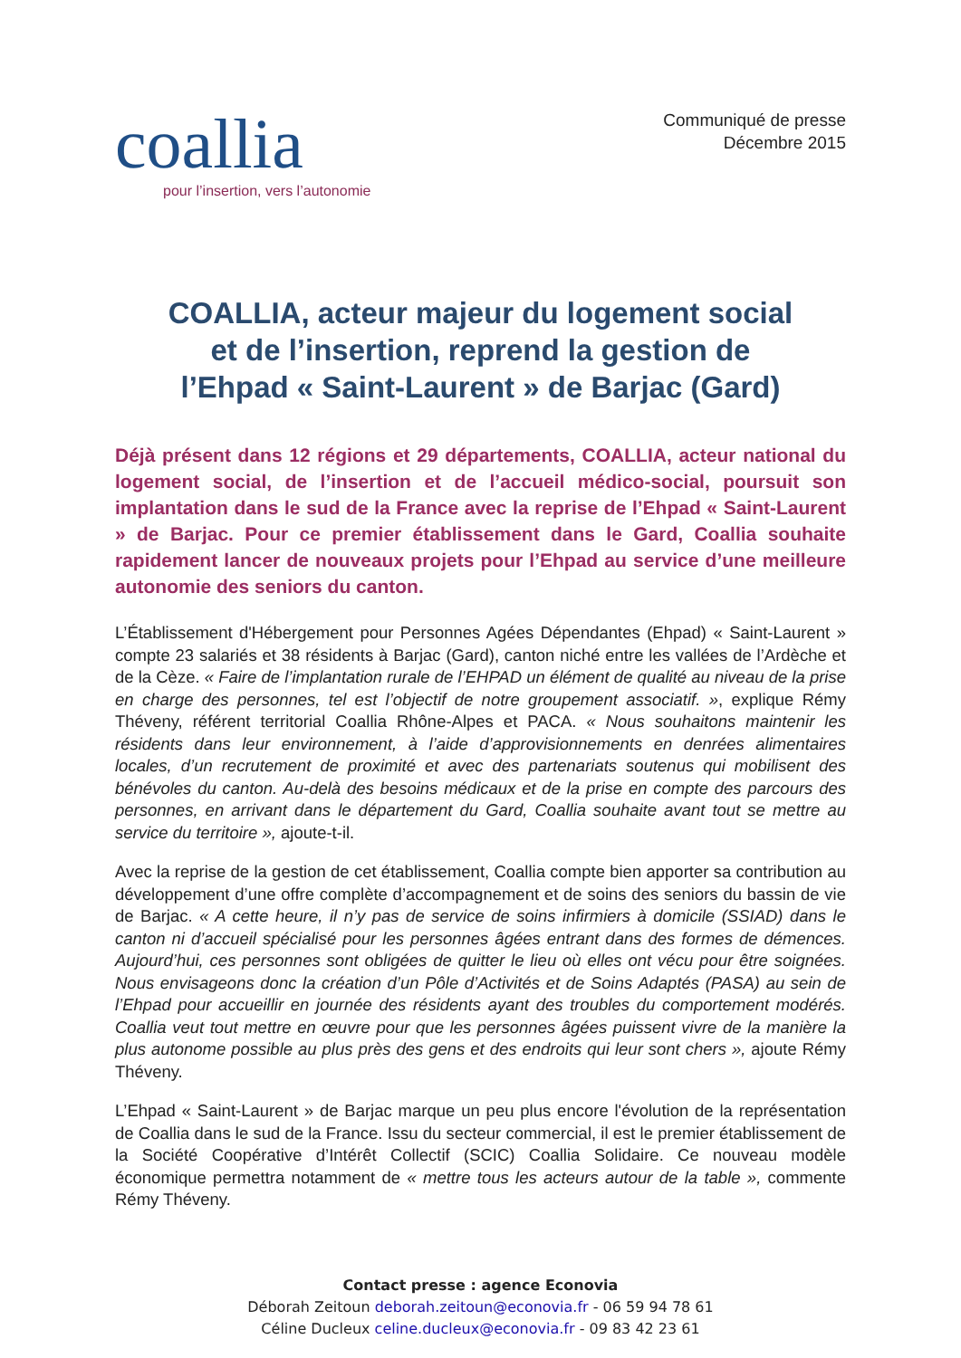coallia
pour l’insertion, vers l’autonomie
Communiqué de presse
Décembre 2015
COALLIA, acteur majeur du logement social
et de l’insertion, reprend la gestion de
l’Ehpad « Saint-Laurent » de Barjac (Gard)
Déjà présent dans 12 régions et 29 départements, COALLIA, acteur national du logement social, de l’insertion et de l’accueil médico-social, poursuit son implantation dans le sud de la France avec la reprise de l’Ehpad « Saint-Laurent » de Barjac. Pour ce premier établissement dans le Gard, Coallia souhaite rapidement lancer de nouveaux projets pour l’Ehpad au service d’une meilleure autonomie des seniors du canton.
L’Établissement d'Hébergement pour Personnes Agées Dépendantes (Ehpad) « Saint-Laurent » compte 23 salariés et 38 résidents à Barjac (Gard), canton niché entre les vallées de l’Ardèche et de la Cèze. « Faire de l’implantation rurale de l’EHPAD un élément de qualité au niveau de la prise en charge des personnes, tel est l’objectif de notre groupement associatif. », explique Rémy Théveny, référent territorial Coallia Rhône-Alpes et PACA. « Nous souhaitons maintenir les résidents dans leur environnement, à l’aide d’approvisionnements en denrées alimentaires locales, d’un recrutement de proximité et avec des partenariats soutenus qui mobilisent des bénévoles du canton. Au-delà des besoins médicaux et de la prise en compte des parcours des personnes, en arrivant dans le département du Gard, Coallia souhaite avant tout se mettre au service du territoire », ajoute-t-il.
Avec la reprise de la gestion de cet établissement, Coallia compte bien apporter sa contribution au développement d’une offre complète d’accompagnement et de soins des seniors du bassin de vie de Barjac. « A cette heure, il n’y pas de service de soins infirmiers à domicile (SSIAD) dans le canton ni d’accueil spécialisé pour les personnes âgées entrant dans des formes de démences. Aujourd’hui, ces personnes sont obligées de quitter le lieu où elles ont vécu pour être soignées. Nous envisageons donc la création d’un Pôle d’Activités et de Soins Adaptés (PASA) au sein de l’Ehpad pour accueillir en journée des résidents ayant des troubles du comportement modérés. Coallia veut tout mettre en œuvre pour que les personnes âgées puissent vivre de la manière la plus autonome possible au plus près des gens et des endroits qui leur sont chers », ajoute Rémy Théveny.
L’Ehpad « Saint-Laurent » de Barjac marque un peu plus encore l'évolution de la représentation de Coallia dans le sud de la France. Issu du secteur commercial, il est le premier établissement de la Société Coopérative d’Intérêt Collectif (SCIC) Coallia Solidaire. Ce nouveau modèle économique permettra notamment de « mettre tous les acteurs autour de la table », commente Rémy Théveny.
Contact presse : agence Econovia
Déborah Zeitoun deborah.zeitoun@econovia.fr - 06 59 94 78 61
Céline Ducleux celine.ducleux@econovia.fr - 09 83 42 23 61